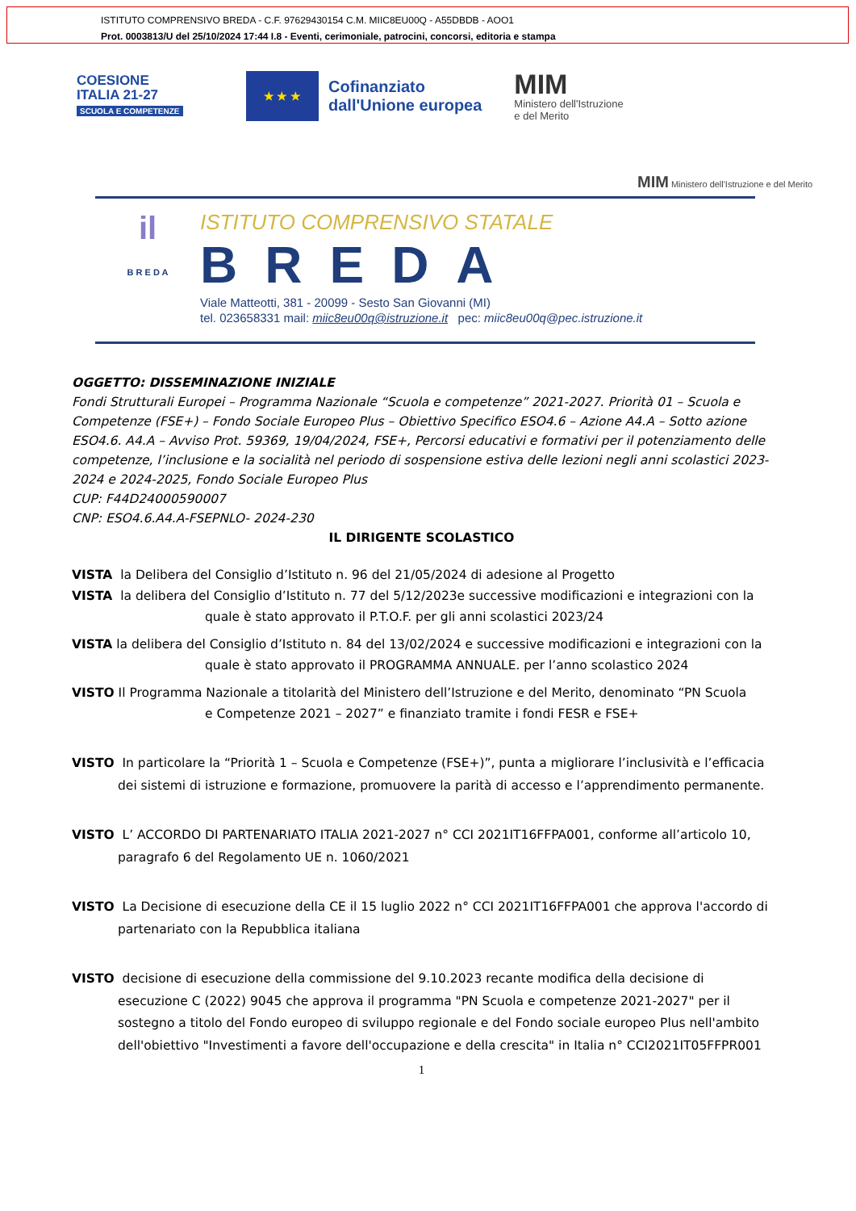ISTITUTO COMPRENSIVO BREDA - C.F. 97629430154 C.M. MIIC8EU00Q - A55DBDB - AOO1
Prot. 0003813/U del 25/10/2024 17:44 I.8 - Eventi, cerimoniale, patrocini, concorsi, editoria e stampa
COESIONE
ITALIA 21-27
SCUOLA E COMPETENZE
★ ★ ★
Cofinanziato
dall'Unione europea
MIM
Ministero dell'Istruzione
e del Merito
MIM Ministero dell'Istruzione e del Merito
il
B R E D A
ISTITUTO COMPRENSIVO STATALE
BREDA
Viale Matteotti, 381 - 20099 - Sesto San Giovanni (MI)
tel. 023658331 mail: miic8eu00q@istruzione.it pec: miic8eu00q@pec.istruzione.it
OGGETTO: DISSEMINAZIONE INIZIALE
Fondi Strutturali Europei – Programma Nazionale “Scuola e competenze” 2021-2027. Priorità 01 – Scuola e Competenze (FSE+) – Fondo Sociale Europeo Plus – Obiettivo Specifico ESO4.6 – Azione A4.A – Sotto azione ESO4.6. A4.A – Avviso Prot. 59369, 19/04/2024, FSE+, Percorsi educativi e formativi per il potenziamento delle competenze, l’inclusione e la socialità nel periodo di sospensione estiva delle lezioni negli anni scolastici 2023-2024 e 2024-2025, Fondo Sociale Europeo Plus
CUP: F44D24000590007
CNP: ESO4.6.A4.A-FSEPNLO- 2024-230
IL DIRIGENTE SCOLASTICO
VISTA la Delibera del Consiglio d’Istituto n. 96 del 21/05/2024 di adesione al Progetto
VISTA la delibera del Consiglio d’Istituto n. 77 del 5/12/2023e successive modificazioni e integrazioni con la
quale è stato approvato il P.T.O.F. per gli anni scolastici 2023/24
VISTA la delibera del Consiglio d’Istituto n. 84 del 13/02/2024 e successive modificazioni e integrazioni con la
quale è stato approvato il PROGRAMMA ANNUALE. per l’anno scolastico 2024
VISTO Il Programma Nazionale a titolarità del Ministero dell’Istruzione e del Merito, denominato “PN Scuola
e Competenze 2021 – 2027” e finanziato tramite i fondi FESR e FSE+
VISTO In particolare la “Priorità 1 – Scuola e Competenze (FSE+)”, punta a migliorare l’inclusività e l’efficacia dei sistemi di istruzione e formazione, promuovere la parità di accesso e l’apprendimento permanente.
VISTO L’ ACCORDO DI PARTENARIATO ITALIA 2021-2027 n° CCI 2021IT16FFPA001, conforme all’articolo 10, paragrafo 6 del Regolamento UE n. 1060/2021
VISTO La Decisione di esecuzione della CE il 15 luglio 2022 n° CCI 2021IT16FFPA001 che approva l'accordo di partenariato con la Repubblica italiana
VISTO decisione di esecuzione della commissione del 9.10.2023 recante modifica della decisione di esecuzione C (2022) 9045 che approva il programma "PN Scuola e competenze 2021-2027" per il sostegno a titolo del Fondo europeo di sviluppo regionale e del Fondo sociale europeo Plus nell'ambito dell'obiettivo "Investimenti a favore dell'occupazione e della crescita" in Italia n° CCI2021IT05FFPR001
1